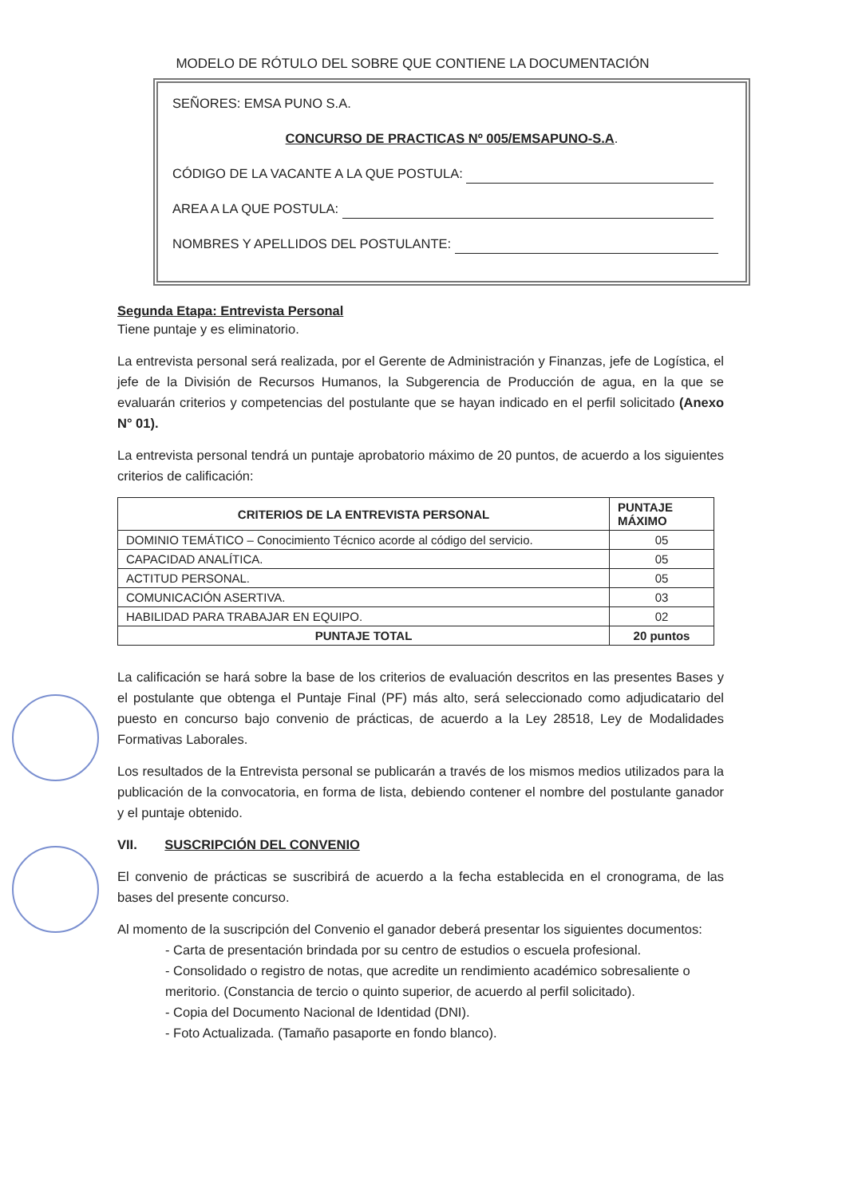MODELO DE RÓTULO DEL SOBRE QUE CONTIENE LA DOCUMENTACIÓN
SEÑORES: EMSA PUNO S.A.
CONCURSO DE PRACTICAS Nº 005/EMSAPUNO-S.A.
CÓDIGO DE LA VACANTE A LA QUE POSTULA:
AREA A LA QUE POSTULA:
NOMBRES Y APELLIDOS DEL POSTULANTE:
Segunda Etapa: Entrevista Personal
Tiene puntaje y es eliminatorio.
La entrevista personal será realizada, por el Gerente de Administración y Finanzas, jefe de Logística, el jefe de la División de Recursos Humanos, la Subgerencia de Producción de agua, en la que se evaluarán criterios y competencias del postulante que se hayan indicado en el perfil solicitado (Anexo N° 01).
La entrevista personal tendrá un puntaje aprobatorio máximo de 20 puntos, de acuerdo a los siguientes criterios de calificación:
| CRITERIOS DE LA ENTREVISTA PERSONAL | PUNTAJE MÁXIMO |
| --- | --- |
| DOMINIO TEMÁTICO – Conocimiento Técnico acorde al código del servicio. | 05 |
| CAPACIDAD ANALÍTICA. | 05 |
| ACTITUD PERSONAL. | 05 |
| COMUNICACIÓN ASERTIVA. | 03 |
| HABILIDAD PARA TRABAJAR EN EQUIPO. | 02 |
| PUNTAJE TOTAL | 20 puntos |
La calificación se hará sobre la base de los criterios de evaluación descritos en las presentes Bases y el postulante que obtenga el Puntaje Final (PF) más alto, será seleccionado como adjudicatario del puesto en concurso bajo convenio de prácticas, de acuerdo a la Ley 28518, Ley de Modalidades Formativas Laborales.
Los resultados de la Entrevista personal se publicarán a través de los mismos medios utilizados para la publicación de la convocatoria, en forma de lista, debiendo contener el nombre del postulante ganador y el puntaje obtenido.
VII. SUSCRIPCIÓN DEL CONVENIO
El convenio de prácticas se suscribirá de acuerdo a la fecha establecida en el cronograma, de las bases del presente concurso.
Al momento de la suscripción del Convenio el ganador deberá presentar los siguientes documentos:
- Carta de presentación brindada por su centro de estudios o escuela profesional.
- Consolidado o registro de notas, que acredite un rendimiento académico sobresaliente o meritorio. (Constancia de tercio o quinto superior, de acuerdo al perfil solicitado).
- Copia del Documento Nacional de Identidad (DNI).
- Foto Actualizada. (Tamaño pasaporte en fondo blanco).